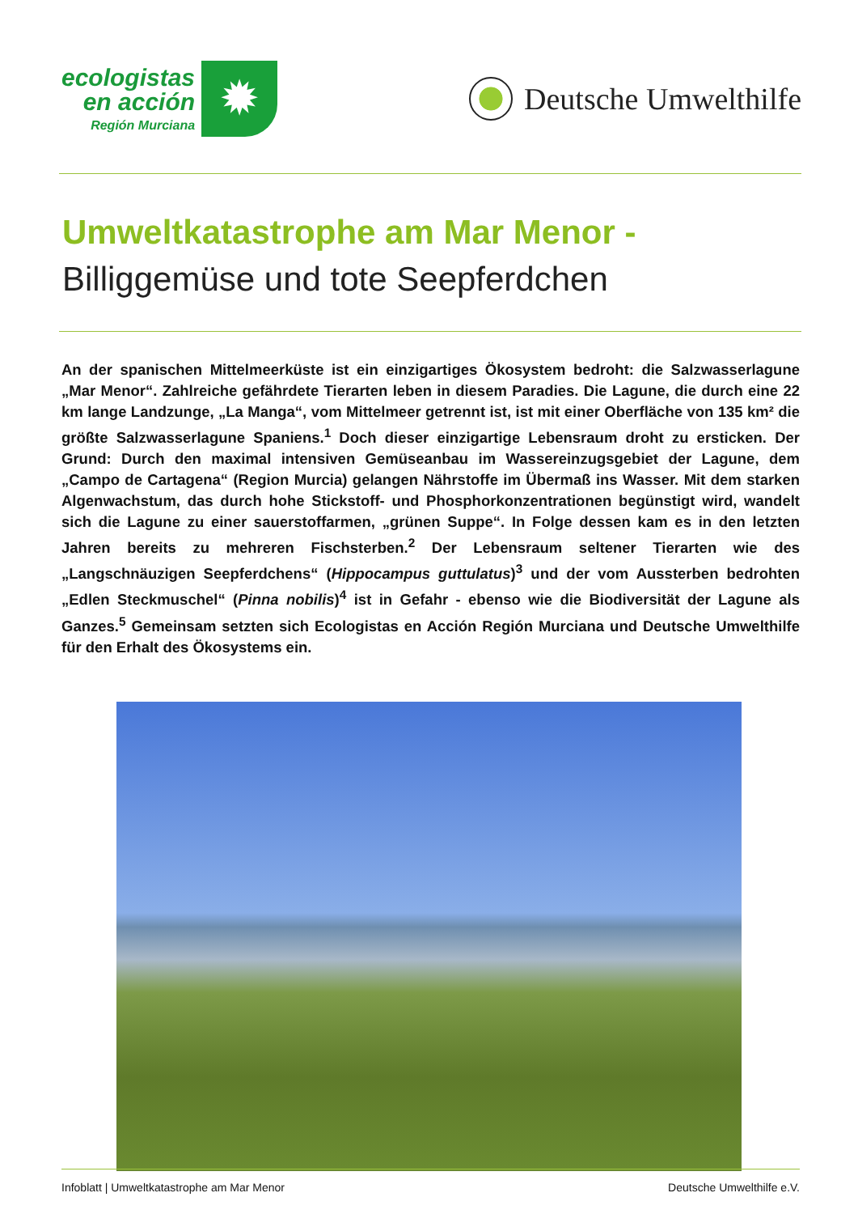ecologistas
en acción
Región Murciana
✹
Deutsche Umwelthilfe
Umweltkatastrophe am Mar Menor -
Billiggemüse und tote Seepferdchen
An der spanischen Mittelmeerküste ist ein einzigartiges Ökosystem bedroht: die Salzwasserlagune „Mar Menor“. Zahlreiche gefährdete Tierarten leben in diesem Paradies. Die Lagune, die durch eine 22 km lange Landzunge, „La Manga“, vom Mittelmeer getrennt ist, ist mit einer Oberfläche von 135 km² die größte Salzwasserlagune Spaniens.<sup>1</sup> Doch dieser einzigartige Lebensraum droht zu ersticken. Der Grund: Durch den maximal intensiven Gemüseanbau im Wassereinzugsgebiet der Lagune, dem „Campo de Cartagena“ (Region Murcia) gelangen Nährstoffe im Übermaß ins Wasser. Mit dem starken Algen­wachstum, das durch hohe Stickstoff- und Phosphorkonzentrationen begünstigt wird, wandelt sich die Lagune zu einer sauerstoffarmen, „grünen Suppe“. In Folge dessen kam es in den letzten Jahren bereits zu mehreren Fischsterben.<sup>2</sup> Der Lebensraum seltener Tierarten wie des „Langschnäuzigen Seepferd­chens“ (Hippocampus guttulatus)<sup>3</sup> und der vom Aussterben bedrohten „Edlen Steckmuschel“ (Pinna nobilis)<sup>4</sup> ist in Gefahr - ebenso wie die Biodiversität der Lagune als Ganzes.<sup>5</sup> Gemeinsam setzten sich Ecologistas en Acción Región Murciana und Deutsche Umwelthilfe für den Erhalt des Ökosystems ein.
Infoblatt | Umweltkatastrophe am Mar Menor Deutsche Umwelthilfe e.V.